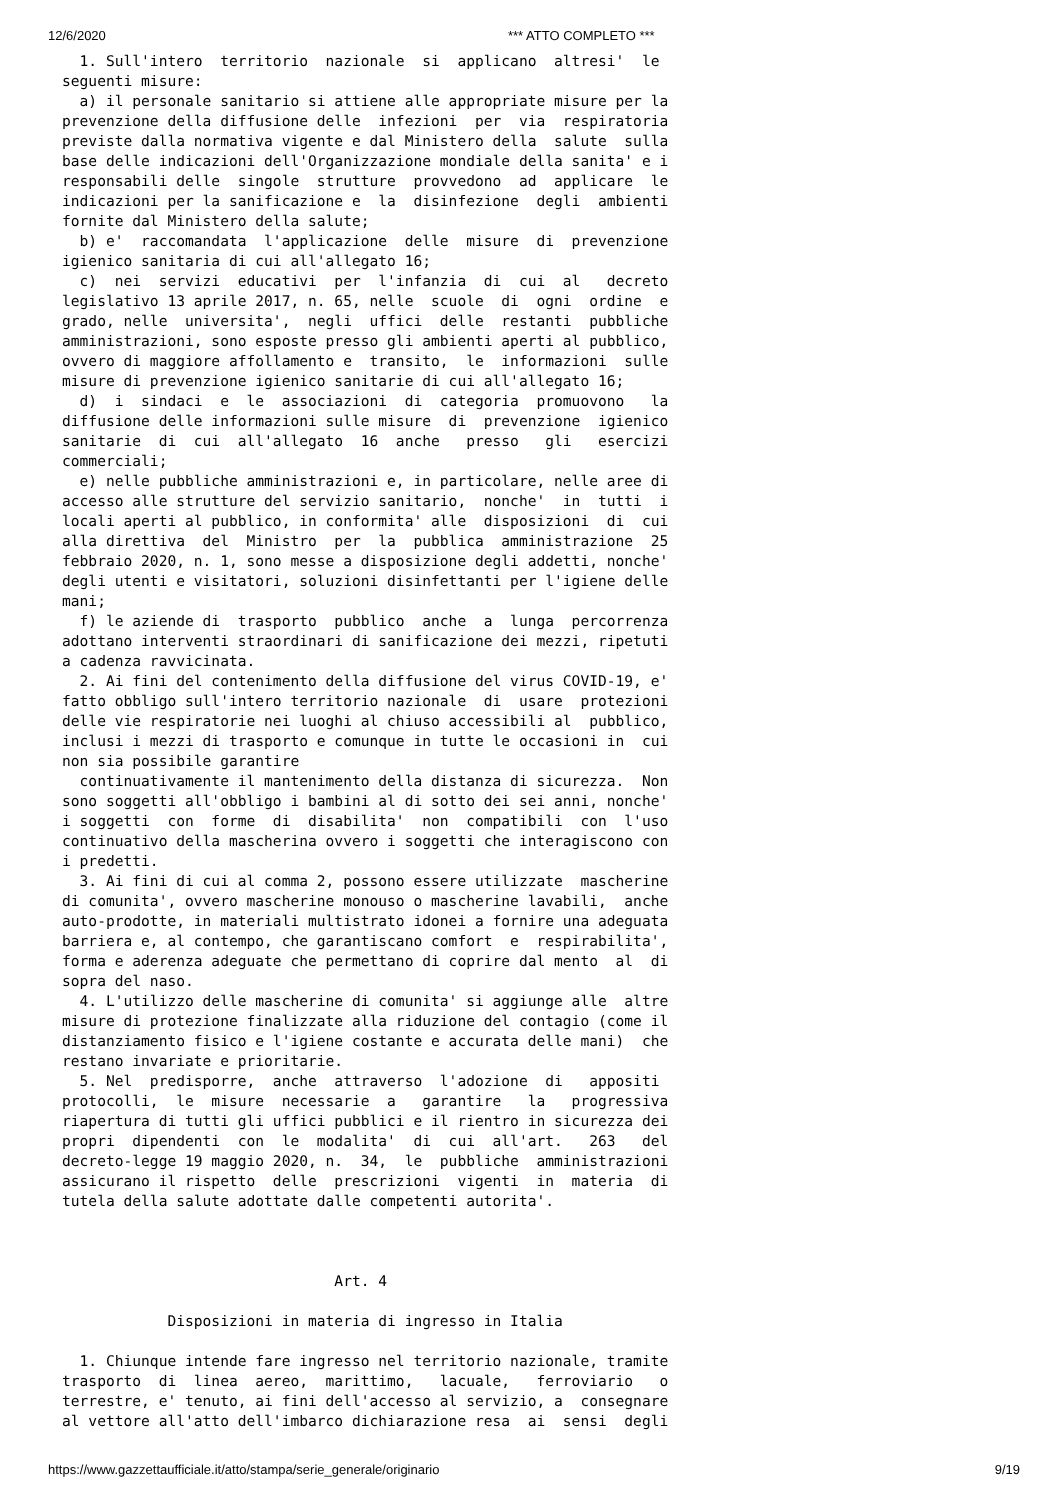12/6/2020 *** ATTO COMPLETO ***
1. Sull'intero territorio nazionale si applicano altresi' le seguenti misure: a) il personale sanitario si attiene alle appropriate misure per la prevenzione della diffusione delle infezioni per via respiratoria previste dalla normativa vigente e dal Ministero della salute sulla base delle indicazioni dell'Organizzazione mondiale della sanita' e i responsabili delle singole strutture provvedono ad applicare le indicazioni per la sanificazione e la disinfezione degli ambienti fornite dal Ministero della salute; b) e' raccomandata l'applicazione delle misure di prevenzione igienico sanitaria di cui all'allegato 16; c) nei servizi educativi per l'infanzia di cui al decreto legislativo 13 aprile 2017, n. 65, nelle scuole di ogni ordine e grado, nelle universita', negli uffici delle restanti pubbliche amministrazioni, sono esposte presso gli ambienti aperti al pubblico, ovvero di maggiore affollamento e transito, le informazioni sulle misure di prevenzione igienico sanitarie di cui all'allegato 16; d) i sindaci e le associazioni di categoria promuovono la diffusione delle informazioni sulle misure di prevenzione igienico sanitarie di cui all'allegato 16 anche presso gli esercizi commerciali; e) nelle pubbliche amministrazioni e, in particolare, nelle aree di accesso alle strutture del servizio sanitario, nonche' in tutti i locali aperti al pubblico, in conformita' alle disposizioni di cui alla direttiva del Ministro per la pubblica amministrazione 25 febbraio 2020, n. 1, sono messe a disposizione degli addetti, nonche' degli utenti e visitatori, soluzioni disinfettanti per l'igiene delle mani; f) le aziende di trasporto pubblico anche a lunga percorrenza adottano interventi straordinari di sanificazione dei mezzi, ripetuti a cadenza ravvicinata. 2. Ai fini del contenimento della diffusione del virus COVID-19, e' fatto obbligo sull'intero territorio nazionale di usare protezioni delle vie respiratorie nei luoghi al chiuso accessibili al pubblico, inclusi i mezzi di trasporto e comunque in tutte le occasioni in cui non sia possibile garantire continuativamente il mantenimento della distanza di sicurezza. Non sono soggetti all'obbligo i bambini al di sotto dei sei anni, nonche' i soggetti con forme di disabilita' non compatibili con l'uso continuativo della mascherina ovvero i soggetti che interagiscono con i predetti. 3. Ai fini di cui al comma 2, possono essere utilizzate mascherine di comunita', ovvero mascherine monouso o mascherine lavabili, anche auto-prodotte, in materiali multistrato idonei a fornire una adeguata barriera e, al contempo, che garantiscano comfort e respirabilita', forma e aderenza adeguate che permettano di coprire dal mento al di sopra del naso. 4. L'utilizzo delle mascherine di comunita' si aggiunge alle altre misure di protezione finalizzate alla riduzione del contagio (come il distanziamento fisico e l'igiene costante e accurata delle mani) che restano invariate e prioritarie. 5. Nel predisporre, anche attraverso l'adozione di appositi protocolli, le misure necessarie a garantire la progressiva riapertura di tutti gli uffici pubblici e il rientro in sicurezza dei propri dipendenti con le modalita' di cui all'art. 263 del decreto-legge 19 maggio 2020, n. 34, le pubbliche amministrazioni assicurano il rispetto delle prescrizioni vigenti in materia di tutela della salute adottate dalle competenti autorita'. Art. 4 Disposizioni in materia di ingresso in Italia 1. Chiunque intende fare ingresso nel territorio nazionale, tramite trasporto di linea aereo, marittimo, lacuale, ferroviario o terrestre, e' tenuto, ai fini dell'accesso al servizio, a consegnare al vettore all'atto dell'imbarco dichiarazione resa ai sensi degli
https://www.gazzettaufficiale.it/atto/stampa/serie_generale/originario 9/19